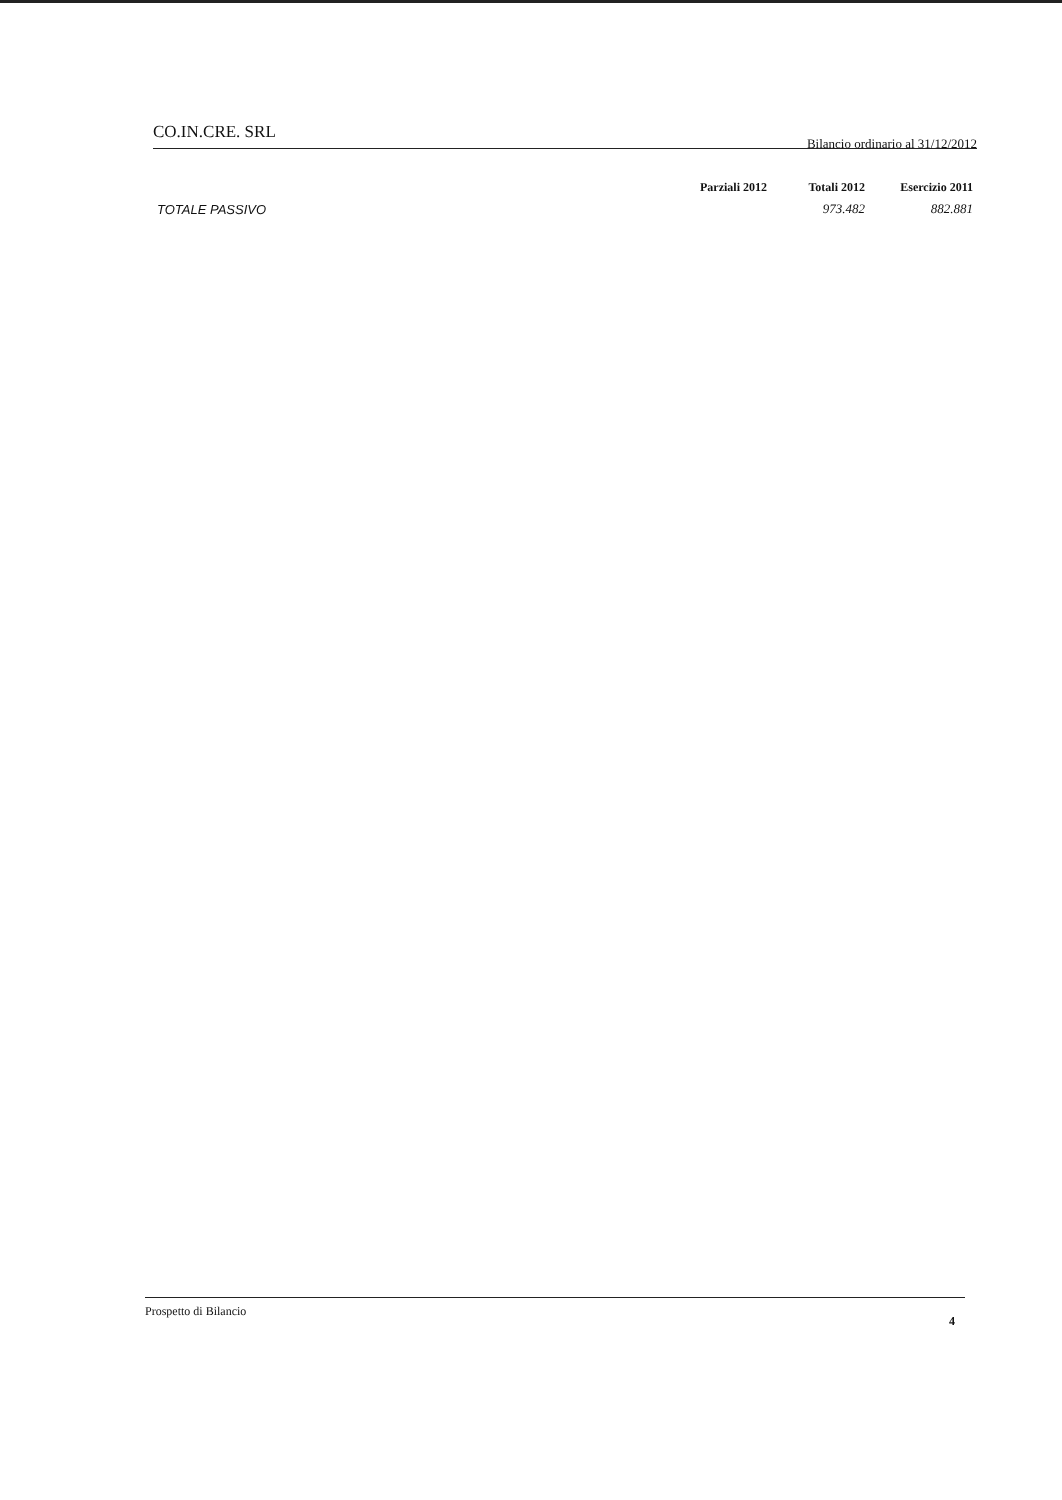CO.IN.CRE. SRL Bilancio ordinario al 31/12/2012
| | Parziali 2012 | Totali 2012 | Esercizio 2011 |
| --- | --- | --- | --- |
| TOTALE PASSIVO | | 973.482 | 882.881 |
Prospetto di Bilancio 4